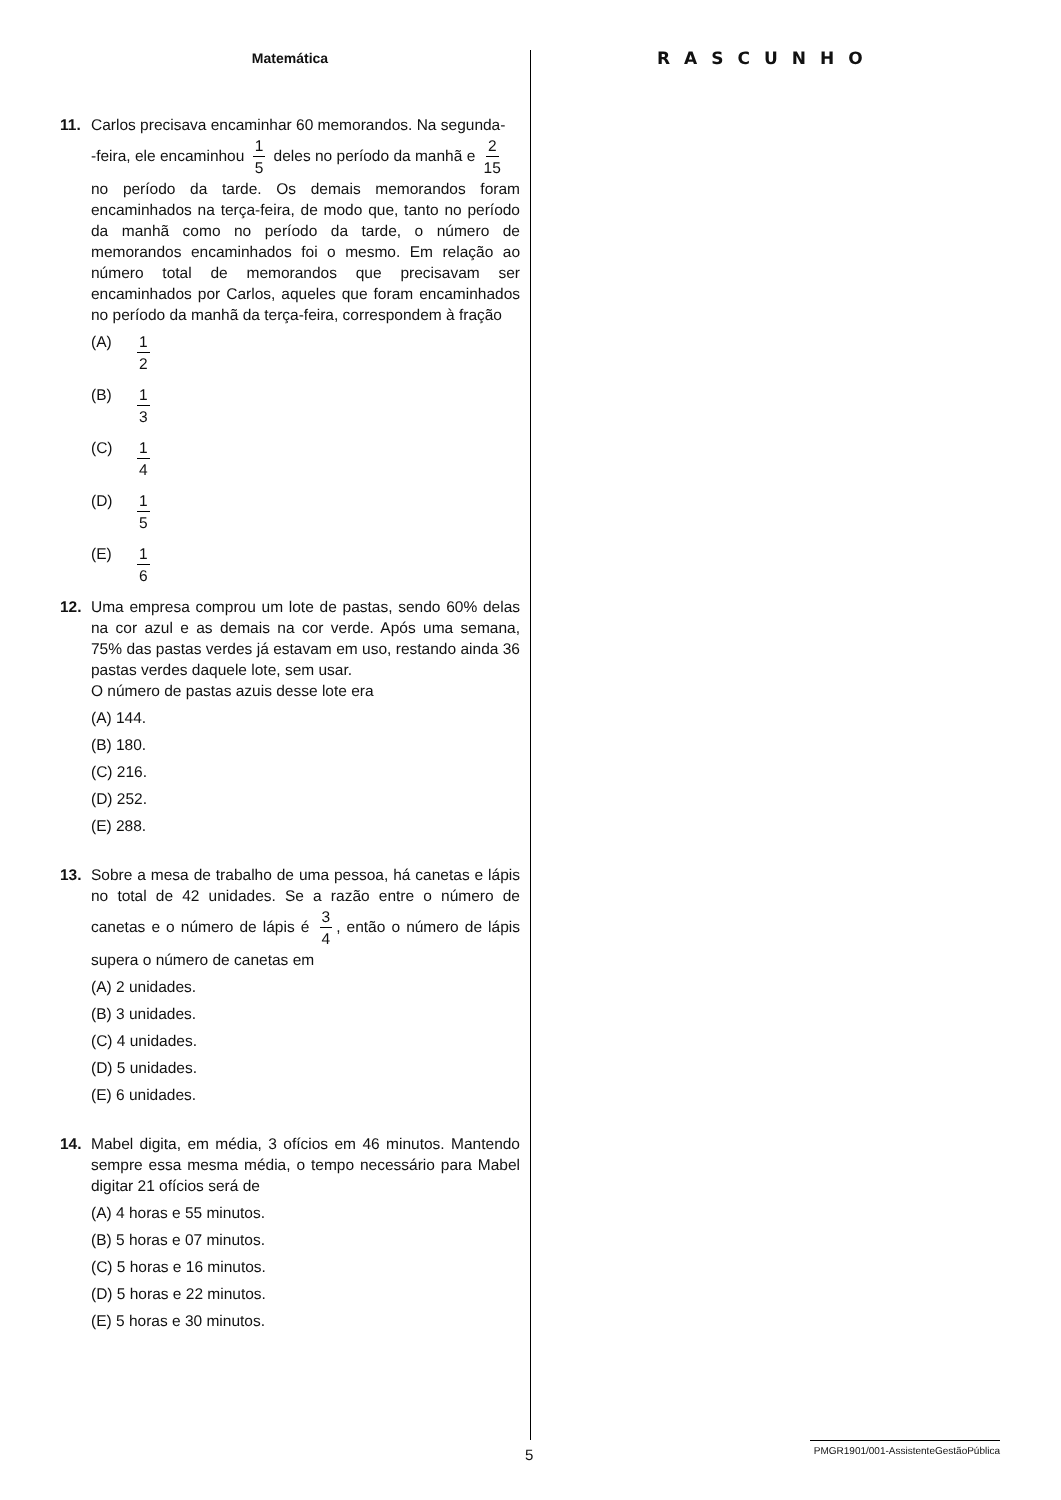Matemática
11. Carlos precisava encaminhar 60 memorandos. Na segunda-
-feira, ele encaminhou 1 5 deles no período da manhã e 2 15
no período da tarde. Os demais memorandos foram encaminhados na terça-feira, de modo que, tanto no período da manhã como no período da tarde, o número de memorandos encaminhados foi o mesmo. Em relação ao número total de memorandos que precisavam ser encaminhados por Carlos, aqueles que foram encaminhados no período da manhã da terça-feira, correspondem à fração
(A) 1 2
(B) 1 3
(C) 1 4
(D) 1 5
(E) 1 6
12. Uma empresa comprou um lote de pastas, sendo 60% delas na cor azul e as demais na cor verde. Após uma semana, 75% das pastas verdes já estavam em uso, restando ainda 36 pastas verdes daquele lote, sem usar.
O número de pastas azuis desse lote era
(A) 144.
(B) 180.
(C) 216.
(D) 252.
(E) 288.
13. Sobre a mesa de trabalho de uma pessoa, há canetas e lápis no total de 42 unidades. Se a razão entre o número de canetas e o número de lápis é 3 4, então o número de lápis supera o número de canetas em
(A) 2 unidades.
(B) 3 unidades.
(C) 4 unidades.
(D) 5 unidades.
(E) 6 unidades.
14. Mabel digita, em média, 3 ofícios em 46 minutos. Mantendo sempre essa mesma média, o tempo necessário para Mabel digitar 21 ofícios será de
(A) 4 horas e 55 minutos.
(B) 5 horas e 07 minutos.
(C) 5 horas e 16 minutos.
(D) 5 horas e 22 minutos.
(E) 5 horas e 30 minutos.
RASCUNHO
5
PMGR1901/001-AssistenteGestãoPública